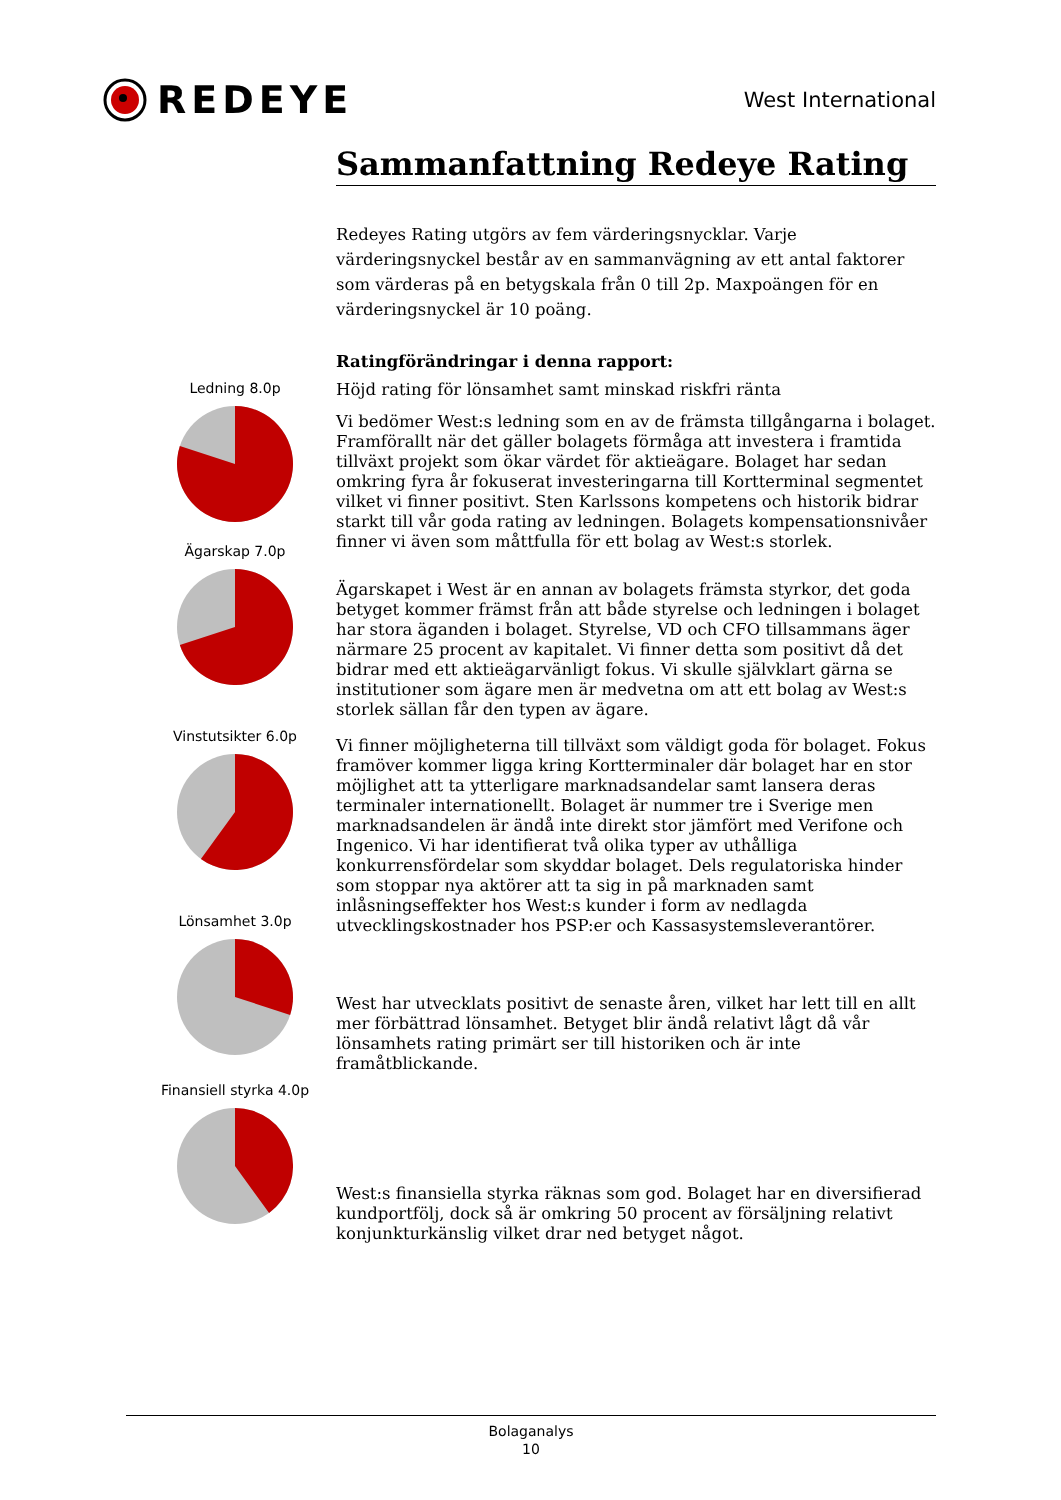REDEYE
West International
Sammanfattning Redeye Rating
Redeyes Rating utgörs av fem värderingsnycklar. Varje värderingsnyckel består av en sammanvägning av ett antal faktorer som värderas på en betygskala från 0 till 2p. Maxpoängen för en värderingsnyckel är 10 poäng.
Ratingförändringar i denna rapport:
Höjd rating för lönsamhet samt minskad riskfri ränta
Vi bedömer West:s ledning som en av de främsta tillgångarna i bolaget. Framförallt när det gäller bolagets förmåga att investera i framtida tillväxt projekt som ökar värdet för aktieägare. Bolaget har sedan omkring fyra år fokuserat investeringarna till Kortterminal segmentet vilket vi finner positivt. Sten Karlssons kompetens och historik bidrar starkt till vår goda rating av ledningen. Bolagets kompensationsnivåer finner vi även som måttfulla för ett bolag av West:s storlek.
Ägarskapet i West är en annan av bolagets främsta styrkor, det goda betyget kommer främst från att både styrelse och ledningen i bolaget har stora äganden i bolaget. Styrelse, VD och CFO tillsammans äger närmare 25 procent av kapitalet. Vi finner detta som positivt då det bidrar med ett aktieägarvänligt fokus. Vi skulle självklart gärna se institutioner som ägare men är medvetna om att ett bolag av West:s storlek sällan får den typen av ägare.
Vi finner möjligheterna till tillväxt som väldigt goda för bolaget. Fokus framöver kommer ligga kring Kortterminaler där bolaget har en stor möjlighet att ta ytterligare marknadsandelar samt lansera deras terminaler internationellt. Bolaget är nummer tre i Sverige men marknadsandelen är ändå inte direkt stor jämfört med Verifone och Ingenico. Vi har identifierat två olika typer av uthålliga konkurrensfördelar som skyddar bolaget. Dels regulatoriska hinder som stoppar nya aktörer att ta sig in på marknaden samt inlåsningseffekter hos West:s kunder i form av nedlagda utvecklingskostnader hos PSP:er och Kassasystemsleverantörer.
West har utvecklats positivt de senaste åren, vilket har lett till en allt mer förbättrad lönsamhet. Betyget blir ändå relativt lågt då vår lönsamhets rating primärt ser till historiken och är inte framåtblickande.
West:s finansiella styrka räknas som god. Bolaget har en diversifierad kundportfölj, dock så är omkring 50 procent av försäljning relativt konjunkturkänslig vilket drar ned betyget något.
Ledning 8.0p
Ägarskap 7.0p
Vinstutsikter 6.0p
Lönsamhet 3.0p
Finansiell styrka 4.0p
Bolaganalys
10